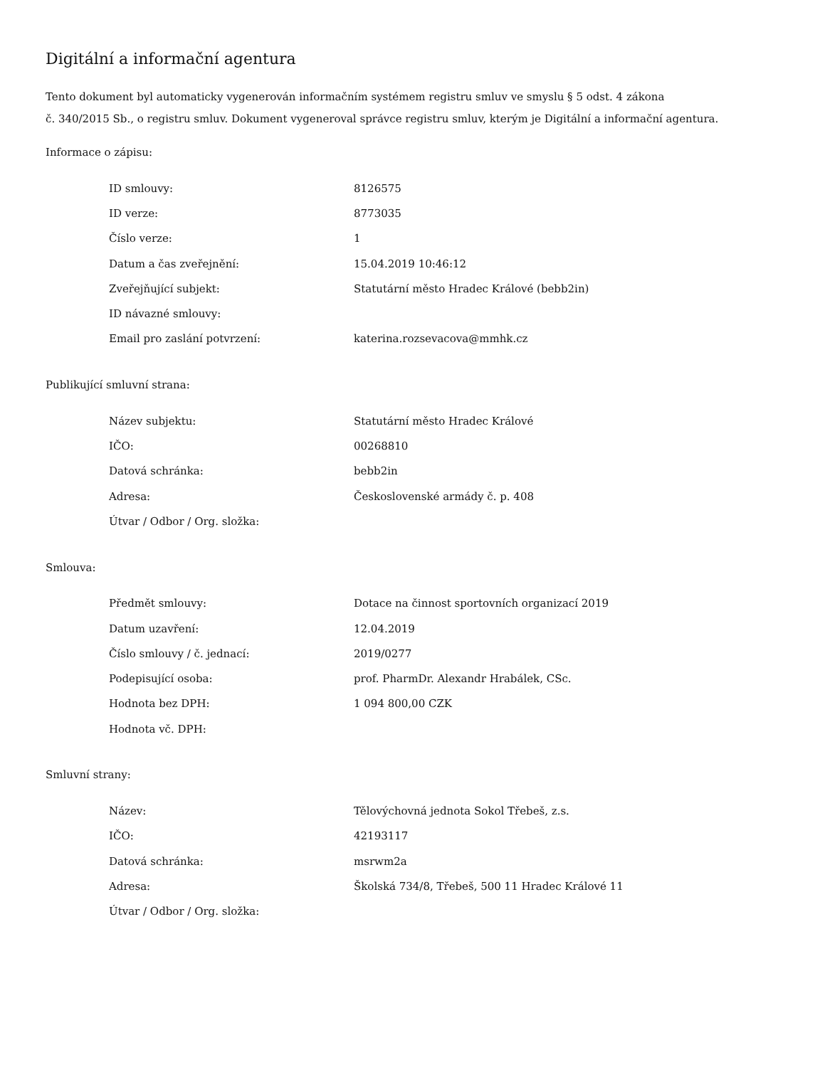Digitální a informační agentura
Tento dokument byl automaticky vygenerován informačním systémem registru smluv ve smyslu § 5 odst. 4 zákona
č. 340/2015 Sb., o registru smluv. Dokument vygeneroval správce registru smluv, kterým je Digitální a informační agentura.
Informace o zápisu:
| ID smlouvy: | 8126575 |
| ID verze: | 8773035 |
| Číslo verze: | 1 |
| Datum a čas zveřejnění: | 15.04.2019 10:46:12 |
| Zveřejňující subjekt: | Statutární město Hradec Králové (bebb2in) |
| ID návazné smlouvy: | |
| Email pro zaslání potvrzení: | katerina.rozsevacova@mmhk.cz |
Publikující smluvní strana:
| Název subjektu: | Statutární město Hradec Králové |
| IČO: | 00268810 |
| Datová schránka: | bebb2in |
| Adresa: | Československé armády č. p. 408 |
| Útvar / Odbor / Org. složka: | |
Smlouva:
| Předmět smlouvy: | Dotace na činnost sportovních organizací 2019 |
| Datum uzavření: | 12.04.2019 |
| Číslo smlouvy / č. jednací: | 2019/0277 |
| Podepisující osoba: | prof. PharmDr. Alexandr Hrabálek, CSc. |
| Hodnota bez DPH: | 1 094 800,00 CZK |
| Hodnota vč. DPH: | |
Smluvní strany:
| Název: | Tělovýchovná jednota Sokol Třebeš, z.s. |
| IČO: | 42193117 |
| Datová schránka: | msrwm2a |
| Adresa: | Školská 734/8, Třebeš, 500 11 Hradec Králové 11 |
| Útvar / Odbor / Org. složka: | |